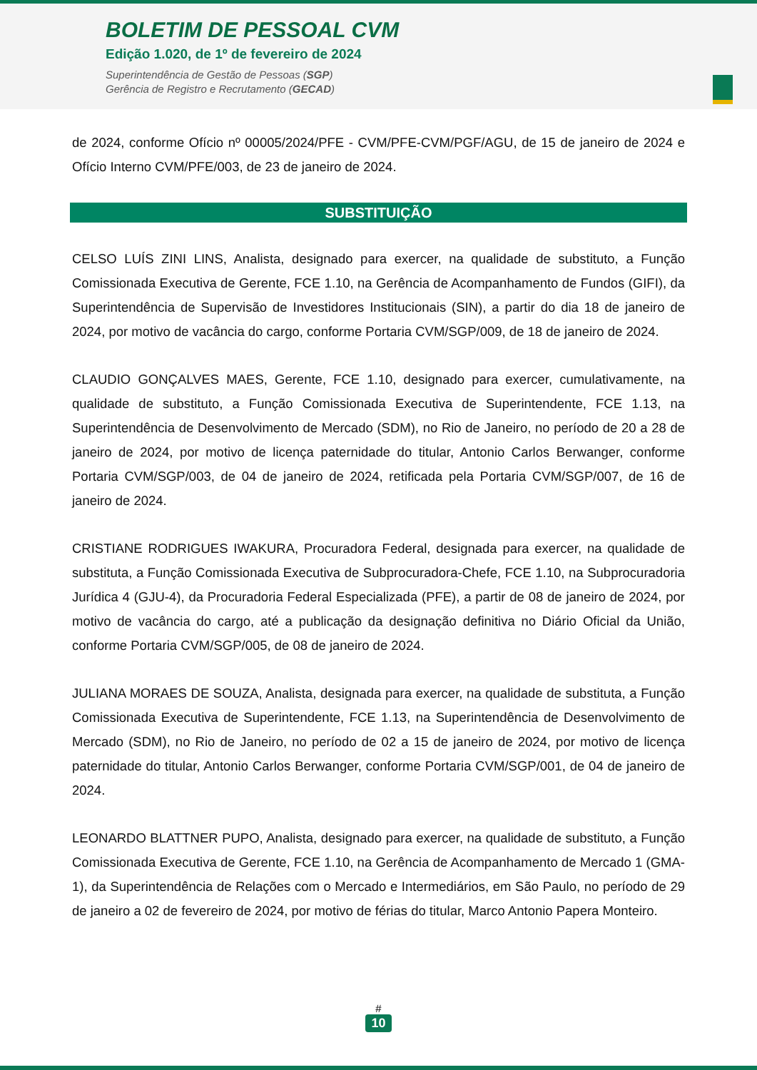BOLETIM DE PESSOAL CVM
Edição 1.020, de 1º de fevereiro de 2024
Superintendência de Gestão de Pessoas (SGP)
Gerência de Registro e Recrutamento (GECAD)
de 2024, conforme Ofício nº 00005/2024/PFE - CVM/PFE-CVM/PGF/AGU, de 15 de janeiro de 2024 e Ofício Interno CVM/PFE/003, de 23 de janeiro de 2024.
SUBSTITUIÇÃO
CELSO LUÍS ZINI LINS, Analista, designado para exercer, na qualidade de substituto, a Função Comissionada Executiva de Gerente, FCE 1.10, na Gerência de Acompanhamento de Fundos (GIFI), da Superintendência de Supervisão de Investidores Institucionais (SIN), a partir do dia 18 de janeiro de 2024, por motivo de vacância do cargo, conforme Portaria CVM/SGP/009, de 18 de janeiro de 2024.
CLAUDIO GONÇALVES MAES, Gerente, FCE 1.10, designado para exercer, cumulativamente, na qualidade de substituto, a Função Comissionada Executiva de Superintendente, FCE 1.13, na Superintendência de Desenvolvimento de Mercado (SDM), no Rio de Janeiro, no período de 20 a 28 de janeiro de 2024, por motivo de licença paternidade do titular, Antonio Carlos Berwanger, conforme Portaria CVM/SGP/003, de 04 de janeiro de 2024, retificada pela Portaria CVM/SGP/007, de 16 de janeiro de 2024.
CRISTIANE RODRIGUES IWAKURA, Procuradora Federal, designada para exercer, na qualidade de substituta, a Função Comissionada Executiva de Subprocuradora-Chefe, FCE 1.10, na Subprocuradoria Jurídica 4 (GJU-4), da Procuradoria Federal Especializada (PFE), a partir de 08 de janeiro de 2024, por motivo de vacância do cargo, até a publicação da designação definitiva no Diário Oficial da União, conforme Portaria CVM/SGP/005, de 08 de janeiro de 2024.
JULIANA MORAES DE SOUZA, Analista, designada para exercer, na qualidade de substituta, a Função Comissionada Executiva de Superintendente, FCE 1.13, na Superintendência de Desenvolvimento de Mercado (SDM), no Rio de Janeiro, no período de 02 a 15 de janeiro de 2024, por motivo de licença paternidade do titular, Antonio Carlos Berwanger, conforme Portaria CVM/SGP/001, de 04 de janeiro de 2024.
LEONARDO BLATTNER PUPO, Analista, designado para exercer, na qualidade de substituto, a Função Comissionada Executiva de Gerente, FCE 1.10, na Gerência de Acompanhamento de Mercado 1 (GMA-1), da Superintendência de Relações com o Mercado e Intermediários, em São Paulo, no período de 29 de janeiro a 02 de fevereiro de 2024, por motivo de férias do titular, Marco Antonio Papera Monteiro.
#
10